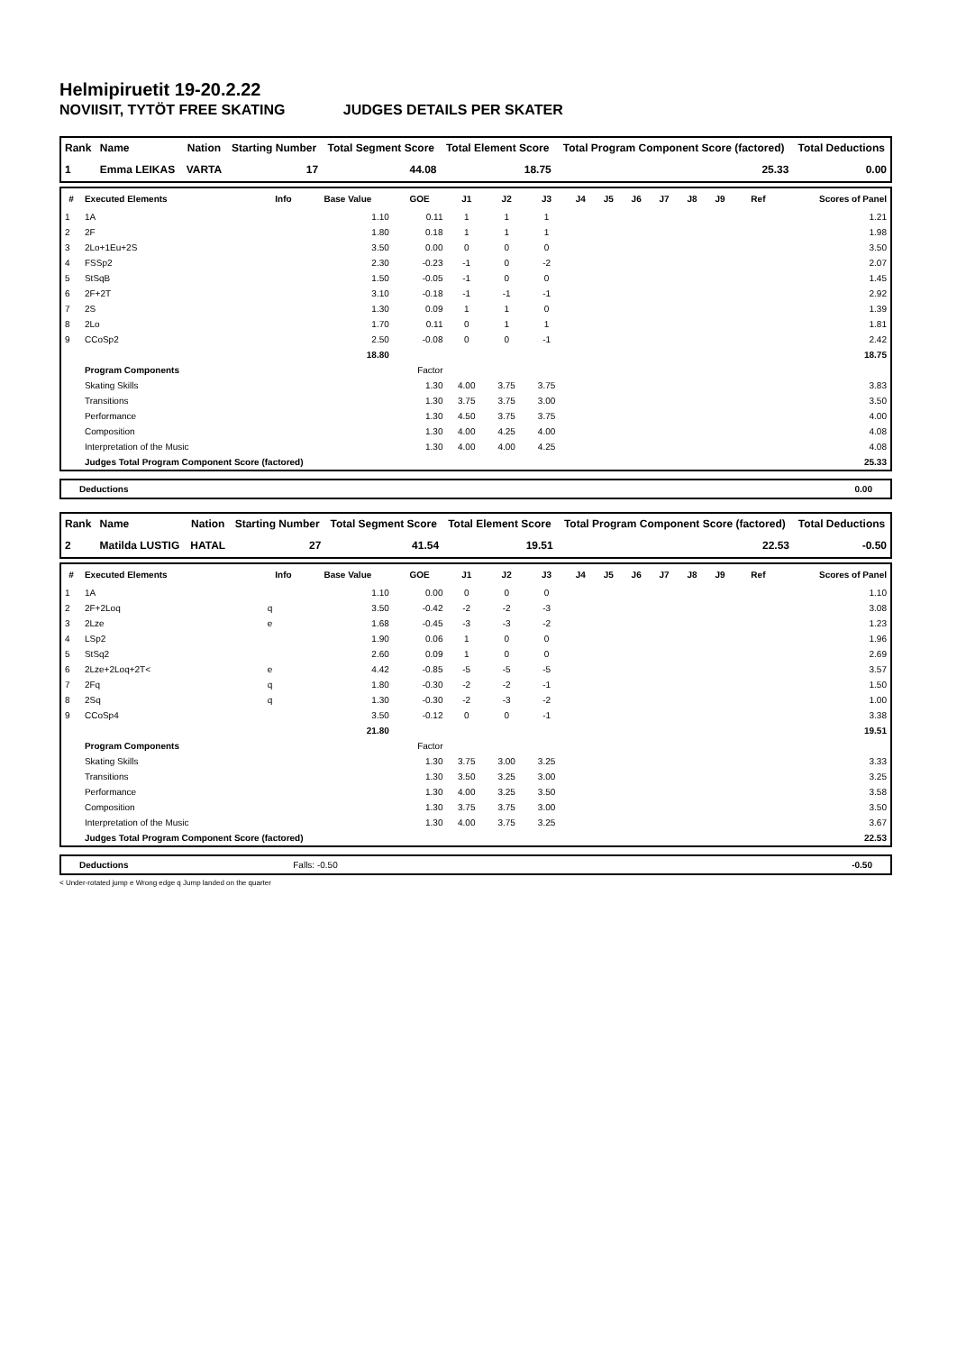Helmipiruetit 19-20.2.22
NOVIISIT, TYTÖT FREE SKATING JUDGES DETAILS PER SKATER
| Rank | Name | Nation | Starting Number | Total Segment Score | Total Element Score | Total Program Component Score (factored) | Total Deductions |
| --- | --- | --- | --- | --- | --- | --- | --- |
| 1 | Emma LEIKAS | VARTA | 17 | 44.08 | 18.75 | 25.33 | 0.00 |
| # | Executed Elements | Info | Base Value | GOE | J1 | J2 | J3 | J4 | J5 | J6 | J7 | J8 | J9 | Ref | Scores of Panel |
| --- | --- | --- | --- | --- | --- | --- | --- | --- | --- | --- | --- | --- | --- | --- | --- |
| 1 | 1A | | 1.10 | 0.11 | 1 | 1 | 1 | | | | | | | | 1.21 |
| 2 | 2F | | 1.80 | 0.18 | 1 | 1 | 1 | | | | | | | | 1.98 |
| 3 | 2Lo+1Eu+2S | | 3.50 | 0.00 | 0 | 0 | 0 | | | | | | | | 3.50 |
| 4 | FSSp2 | | 2.30 | -0.23 | -1 | 0 | -2 | | | | | | | | 2.07 |
| 5 | StSqB | | 1.50 | -0.05 | -1 | 0 | 0 | | | | | | | | 1.45 |
| 6 | 2F+2T | | 3.10 | -0.18 | -1 | -1 | -1 | | | | | | | | 2.92 |
| 7 | 2S | | 1.30 | 0.09 | 1 | 1 | 0 | | | | | | | | 1.39 |
| 8 | 2Lo | | 1.70 | 0.11 | 0 | 1 | 1 | | | | | | | | 1.81 |
| 9 | CCoSp2 | | 2.50 | -0.08 | 0 | 0 | -1 | | | | | | | | 2.42 |
| | | | 18.80 | | | | | | | | | | | | 18.75 |
| | Program Components | | | Factor | | | | | | | | | | | |
| | Skating Skills | | | 1.30 | 4.00 | 3.75 | 3.75 | | | | | | | | 3.83 |
| | Transitions | | | 1.30 | 3.75 | 3.75 | 3.00 | | | | | | | | 3.50 |
| | Performance | | | 1.30 | 4.50 | 3.75 | 3.75 | | | | | | | | 4.00 |
| | Composition | | | 1.30 | 4.00 | 4.25 | 4.00 | | | | | | | | 4.08 |
| | Interpretation of the Music | | | 1.30 | 4.00 | 4.00 | 4.25 | | | | | | | | 4.08 |
| | Judges Total Program Component Score (factored) | | | | | | | | | | | | | | 25.33 |
Deductions 0.00
| Rank | Name | Nation | Starting Number | Total Segment Score | Total Element Score | Total Program Component Score (factored) | Total Deductions |
| --- | --- | --- | --- | --- | --- | --- | --- |
| 2 | Matilda LUSTIG | HATAL | 27 | 41.54 | 19.51 | 22.53 | -0.50 |
| # | Executed Elements | Info | Base Value | GOE | J1 | J2 | J3 | J4 | J5 | J6 | J7 | J8 | J9 | Ref | Scores of Panel |
| --- | --- | --- | --- | --- | --- | --- | --- | --- | --- | --- | --- | --- | --- | --- | --- |
| 1 | 1A | | 1.10 | 0.00 | 0 | 0 | 0 | | | | | | | | 1.10 |
| 2 | 2F+2Loq | q | 3.50 | -0.42 | -2 | -2 | -3 | | | | | | | | 3.08 |
| 3 | 2Lze | e | 1.68 | -0.45 | -3 | -3 | -2 | | | | | | | | 1.23 |
| 4 | LSp2 | | 1.90 | 0.06 | 1 | 0 | 0 | | | | | | | | 1.96 |
| 5 | StSq2 | | 2.60 | 0.09 | 1 | 0 | 0 | | | | | | | | 2.69 |
| 6 | 2Lze+2Loq+2T< | e | 4.42 | -0.85 | -5 | -5 | -5 | | | | | | | | 3.57 |
| 7 | 2Fq | q | 1.80 | -0.30 | -2 | -2 | -1 | | | | | | | | 1.50 |
| 8 | 2Sq | q | 1.30 | -0.30 | -2 | -3 | -2 | | | | | | | | 1.00 |
| 9 | CCoSp4 | | 3.50 | -0.12 | 0 | 0 | -1 | | | | | | | | 3.38 |
| | | | 21.80 | | | | | | | | | | | | 19.51 |
| | Program Components | | | Factor | | | | | | | | | | | |
| | Skating Skills | | | 1.30 | 3.75 | 3.00 | 3.25 | | | | | | | | 3.33 |
| | Transitions | | | 1.30 | 3.50 | 3.25 | 3.00 | | | | | | | | 3.25 |
| | Performance | | | 1.30 | 4.00 | 3.25 | 3.50 | | | | | | | | 3.58 |
| | Composition | | | 1.30 | 3.75 | 3.75 | 3.00 | | | | | | | | 3.50 |
| | Interpretation of the Music | | | 1.30 | 4.00 | 3.75 | 3.25 | | | | | | | | 3.67 |
| | Judges Total Program Component Score (factored) | | | | | | | | | | | | | | 22.53 |
Deductions Falls: -0.50 -0.50
< Under-rotated jump e Wrong edge q Jump landed on the quarter